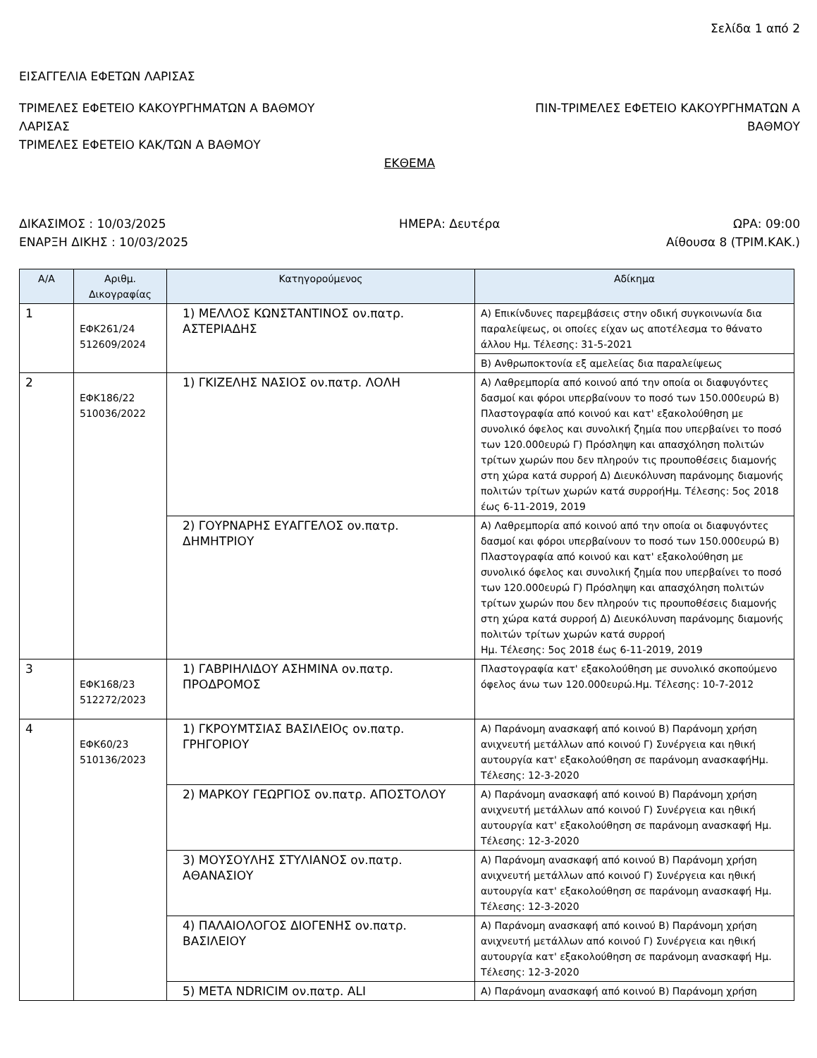Σελίδα 1 από 2
ΕΙΣΑΓΓΕΛΙΑ ΕΦΕΤΩΝ ΛΑΡΙΣΑΣ
ΤΡΙΜΕΛΕΣ ΕΦΕΤΕΙΟ ΚΑΚΟΥΡΓΗΜΑΤΩΝ Α ΒΑΘΜΟΥ
ΛΑΡΙΣΑΣ
ΤΡΙΜΕΛΕΣ ΕΦΕΤΕΙΟ ΚΑΚ/ΤΩΝ Α ΒΑΘΜΟΥ
ΠΙΝ-ΤΡΙΜΕΛΕΣ ΕΦΕΤΕΙΟ ΚΑΚΟΥΡΓΗΜΑΤΩΝ Α
ΒΑΘΜΟΥ
ΕΚΘΕΜΑ
ΔΙΚΑΣΙΜΟΣ : 10/03/2025 ΗΜΕΡΑ: Δευτέρα ΩΡΑ: 09:00
ΕΝΑΡΞΗ ΔΙΚΗΣ : 10/03/2025 Αίθουσα 8 (ΤΡΙΜ.ΚΑΚ.)
| Α/Α | Αριθμ. Δικογραφίας | Κατηγορούμενος | Αδίκημα |
| --- | --- | --- | --- |
| 1 | ΕΦΚ261/24 512609/2024 | 1) ΜΕΛΛΟΣ ΚΩΝΣΤΑΝΤΙΝΟΣ ον.πατρ. ΑΣΤΕΡΙΑΔΗΣ | Α) Επικίνδυνες παρεμβάσεις στην οδική συγκοινωνία δια παραλείψεως, οι οποίες είχαν ως αποτέλεσμα το θάνατο άλλου Ημ. Τέλεσης: 31-5-2021 |
| | | | Β) Ανθρωποκτονία εξ αμελείας δια παραλείψεως |
| 2 | ΕΦΚ186/22 510036/2022 | 1) ΓΚΙΖΕΛΗΣ ΝΑΣΙΟΣ ον.πατρ. ΛΟΛΗ | Α) Λαθρεμπορία από κοινού από την οποία οι διαφυγόντες δασμοί και φόροι υπερβαίνουν το ποσό των 150.000ευρώ Β) Πλαστογραφία από κοινού και κατ' εξακολούθηση με συνολικό όφελος και συνολική ζημία που υπερβαίνει το ποσό των 120.000ευρώ Γ) Πρόσληψη και απασχόληση πολιτών τρίτων χωρών που δεν πληρούν τις προυποθέσεις διαμονής στη χώρα κατά συρροή Δ) Διευκόλυνση παράνομης διαμονής πολιτών τρίτων χωρών κατά συρροήΗμ. Τέλεσης: 5ος 2018 έως 6-11-2019, 2019 |
| | | 2) ΓΟΥΡΝΑΡΗΣ ΕΥΑΓΓΕΛΟΣ ον.πατρ. ΔΗΜΗΤΡΙΟΥ | Α) Λαθρεμπορία από κοινού από την οποία οι διαφυγόντες δασμοί και φόροι υπερβαίνουν το ποσό των 150.000ευρώ Β) Πλαστογραφία από κοινού και κατ' εξακολούθηση με συνολικό όφελος και συνολική ζημία που υπερβαίνει το ποσό των 120.000ευρώ Γ) Πρόσληψη και απασχόληση πολιτών τρίτων χωρών που δεν πληρούν τις προυποθέσεις διαμονής στη χώρα κατά συρροή Δ) Διευκόλυνση παράνομης διαμονής πολιτών τρίτων χωρών κατά συρροή Ημ. Τέλεσης: 5ος 2018 έως 6-11-2019, 2019 |
| 3 | ΕΦΚ168/23 512272/2023 | 1) ΓΑΒΡΙΗΛΙΔΟΥ ΑΣΗΜΙΝΑ ον.πατρ. ΠΡΟΔΡΟΜΟΣ | Πλαστογραφία κατ' εξακολούθηση με συνολικό σκοπούμενο όφελος άνω των 120.000ευρώ.Ημ. Τέλεσης: 10-7-2012 |
| 4 | ΕΦΚ60/23 510136/2023 | 1) ΓΚΡΟΥΜΤΣΙΑΣ ΒΑΣΙΛΕΙΟς ον.πατρ. ΓΡΗΓΟΡΙΟΥ | Α) Παράνομη ανασκαφή από κοινού Β) Παράνομη χρήση ανιχνευτή μετάλλων από κοινού Γ) Συνέργεια και ηθική αυτουργία κατ' εξακολούθηση σε παράνομη ανασκαφήΗμ. Τέλεσης: 12-3-2020 |
| | | 2) ΜΑΡΚΟΥ ΓΕΩΡΓΙΟΣ ον.πατρ. ΑΠΟΣΤΟΛΟΥ | Α) Παράνομη ανασκαφή από κοινού Β) Παράνομη χρήση ανιχνευτή μετάλλων από κοινού Γ) Συνέργεια και ηθική αυτουργία κατ' εξακολούθηση σε παράνομη ανασκαφή Ημ. Τέλεσης: 12-3-2020 |
| | | 3) ΜΟΥΣΟΥΛΗΣ ΣΤΥΛΙΑΝΟΣ ον.πατρ. ΑΘΑΝΑΣΙΟΥ | Α) Παράνομη ανασκαφή από κοινού Β) Παράνομη χρήση ανιχνευτή μετάλλων από κοινού Γ) Συνέργεια και ηθική αυτουργία κατ' εξακολούθηση σε παράνομη ανασκαφή Ημ. Τέλεσης: 12-3-2020 |
| | | 4) ΠΑΛΑΙΟΛΟΓΟΣ ΔΙΟΓΕΝΗΣ ον.πατρ. ΒΑΣΙΛΕΙΟΥ | Α) Παράνομη ανασκαφή από κοινού Β) Παράνομη χρήση ανιχνευτή μετάλλων από κοινού Γ) Συνέργεια και ηθική αυτουργία κατ' εξακολούθηση σε παράνομη ανασκαφή Ημ. Τέλεσης: 12-3-2020 |
| | | 5) ΜΕΤΑ NDRICIM ον.πατρ. ALI | Α) Παράνομη ανασκαφή από κοινού Β) Παράνομη χρήση |